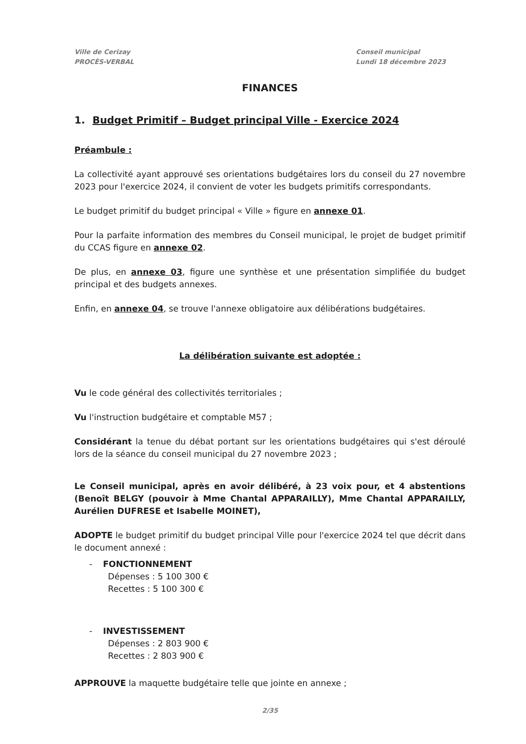Ville de Cerizay
PROCÈS-VERBAL
Conseil municipal
Lundi 18 décembre 2023
FINANCES
1. Budget Primitif – Budget principal Ville - Exercice 2024
Préambule :
La collectivité ayant approuvé ses orientations budgétaires lors du conseil du 27 novembre 2023 pour l'exercice 2024, il convient de voter les budgets primitifs correspondants.
Le budget primitif du budget principal « Ville » figure en annexe 01.
Pour la parfaite information des membres du Conseil municipal, le projet de budget primitif du CCAS figure en annexe 02.
De plus, en annexe 03, figure une synthèse et une présentation simplifiée du budget principal et des budgets annexes.
Enfin, en annexe 04, se trouve l'annexe obligatoire aux délibérations budgétaires.
La délibération suivante est adoptée :
Vu le code général des collectivités territoriales ;
Vu l'instruction budgétaire et comptable M57 ;
Considérant la tenue du débat portant sur les orientations budgétaires qui s'est déroulé lors de la séance du conseil municipal du 27 novembre 2023 ;
Le Conseil municipal, après en avoir délibéré, à 23 voix pour, et 4 abstentions (Benoît BELGY (pouvoir à Mme Chantal APPARAILLY), Mme Chantal APPARAILLY, Aurélien DUFRESE et Isabelle MOINET),
ADOPTE le budget primitif du budget principal Ville pour l'exercice 2024 tel que décrit dans le document annexé :
- FONCTIONNEMENT
Dépenses : 5 100 300 €
Recettes : 5 100 300 €
- INVESTISSEMENT
Dépenses : 2 803 900 €
Recettes : 2 803 900 €
APPROUVE la maquette budgétaire telle que jointe en annexe ;
2/35